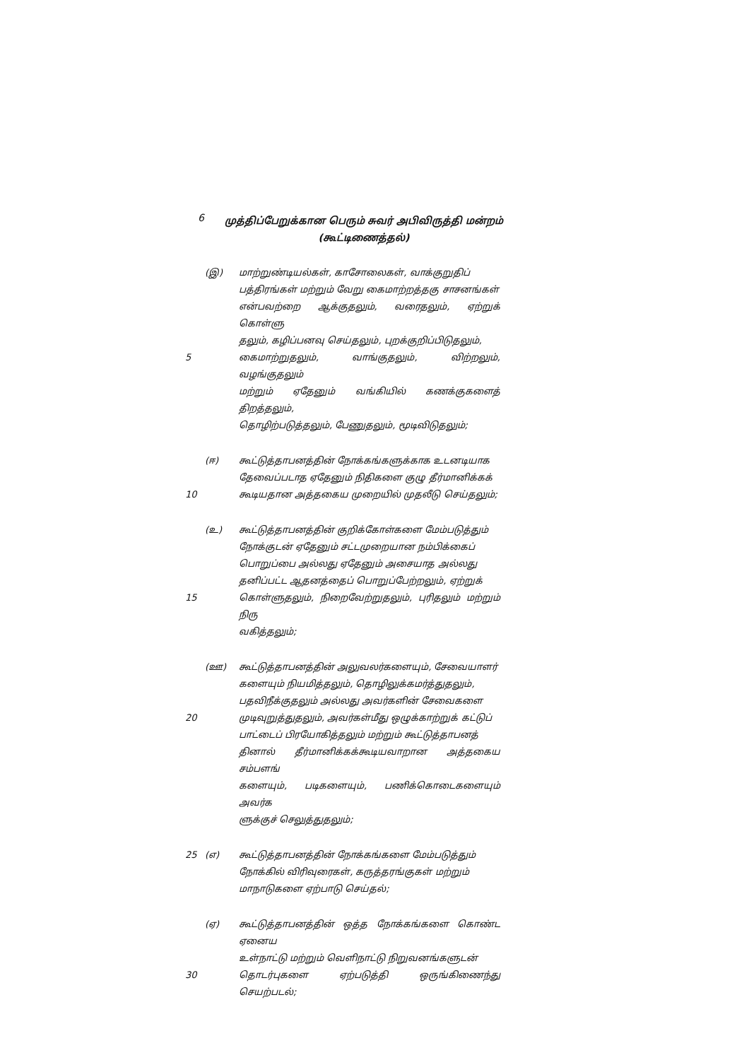6
முத்திப்பேறுக்கான பெரும் சுவர் அபிவிருத்தி மன்றம்
(கூட்டிணைத்தல்)
(இ) மாற்றுண்டியல்கள், காசோலைகள், வாக்குறுதிப்
பத்திரங்கள் மற்றும் வேறு கைமாற்றத்தகு சாசனங்கள்
என்பவற்றை ஆக்குதலும், வரைதலும், ஏற்றுக் கொள்ளு
தலும், கழிப்பனவு செய்தலும், புறக்குறிப்பிடுதலும்,
5 கைமாற்றுதலும், வாங்குதலும், விற்றலும், வழங்குதலும்
மற்றும் ஏதேனும் வங்கியில் கணக்குகளைத் திறத்தலும்,
தொழிற்படுத்தலும், பேணுதலும், மூடிவிடுதலும்;
(ஈ) கூட்டுத்தாபனத்தின் நோக்கங்களுக்காக உடனடியாக
தேவைப்படாத ஏதேனும் நிதிகளை குழு தீர்மானிக்கக்
10 கூடியதான அத்தகைய முறையில் முதலீடு செய்தலும்;
(உ) கூட்டுத்தாபனத்தின் குறிக்கோள்களை மேம்படுத்தும்
நோக்குடன் ஏதேனும் சட்டமுறையான நம்பிக்கைப்
பொறுப்பை அல்லது ஏதேனும் அசையாத அல்லது
தனிப்பட்ட ஆதனத்தைப் பொறுப்பேற்றலும், ஏற்றுக்
15 கொள்ளுதலும், நிறைவேற்றுதலும், புரிதலும் மற்றும் நிரு
வகித்தலும்;
(ஊ) கூட்டுத்தாபனத்தின் அலுவலர்களையும், சேவையாளர்
களையும் நியமித்தலும், தொழிலுக்கமர்த்துதலும்,
பதவிநீக்குதலும் அல்லது அவர்களின் சேவைகளை
20 முடிவுறுத்துதலும், அவர்கள்மீது ஒழுக்காற்றுக் கட்டுப்
பாட்டைப் பிரயோகித்தலும் மற்றும் கூட்டுத்தாபனத்
தினால் தீர்மானிக்கக்கூடியவாறான அத்தகைய சம்பளங்
களையும், படிகளையும், பணிக்கொடைகளையும் அவர்க
ளுக்குச் செலுத்துதலும்;
25 (எ) கூட்டுத்தாபனத்தின் நோக்கங்களை மேம்படுத்தும்
நோக்கில் விரிவுரைகள், கருத்தரங்குகள் மற்றும்
மாநாடுகளை ஏற்பாடு செய்தல்;
(ஏ) கூட்டுத்தாபனத்தின் ஒத்த நோக்கங்களை கொண்ட ஏனைய
உள்நாட்டு மற்றும் வெளிநாட்டு நிறுவனங்களுடன்
30 தொடர்புகளை ஏற்படுத்தி ஒருங்கிணைந்து செயற்படல்;